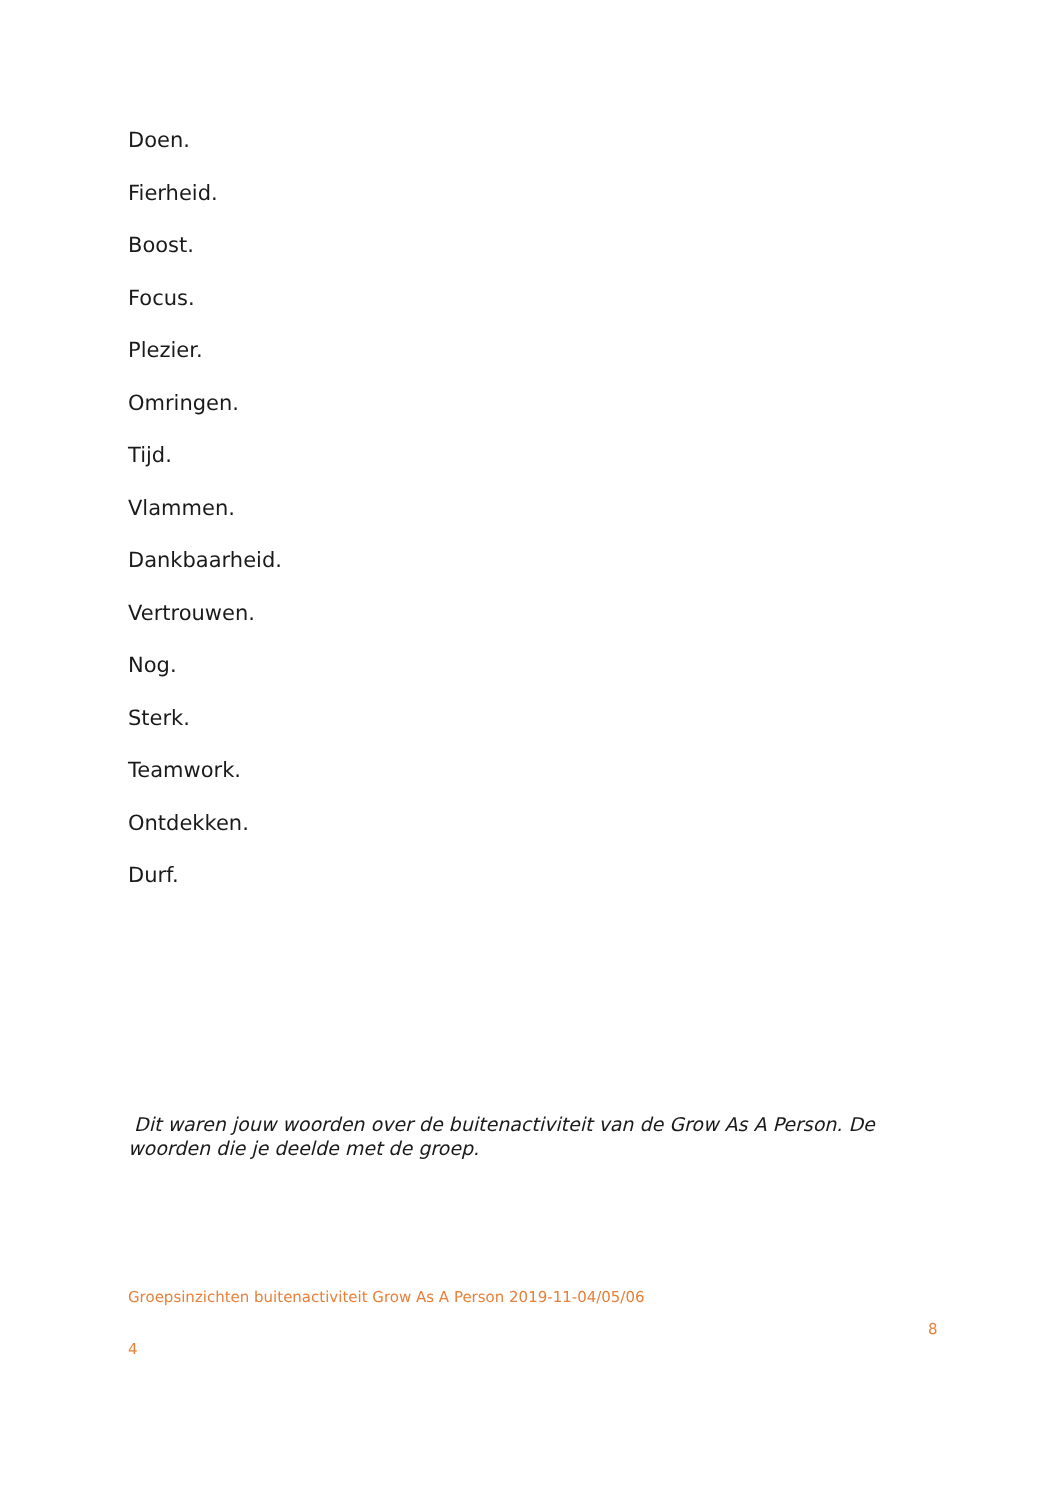Doen.
Fierheid.
Boost.
Focus.
Plezier.
Omringen.
Tijd.
Vlammen.
Dankbaarheid.
Vertrouwen.
Nog.
Sterk.
Teamwork.
Ontdekken.
Durf.
Dit waren jouw woorden over de buitenactiviteit van de Grow As A Person. De woorden die je deelde met de groep.
Groepsinzichten buitenactiviteit Grow As A Person 2019-11-04/05/06
8
4